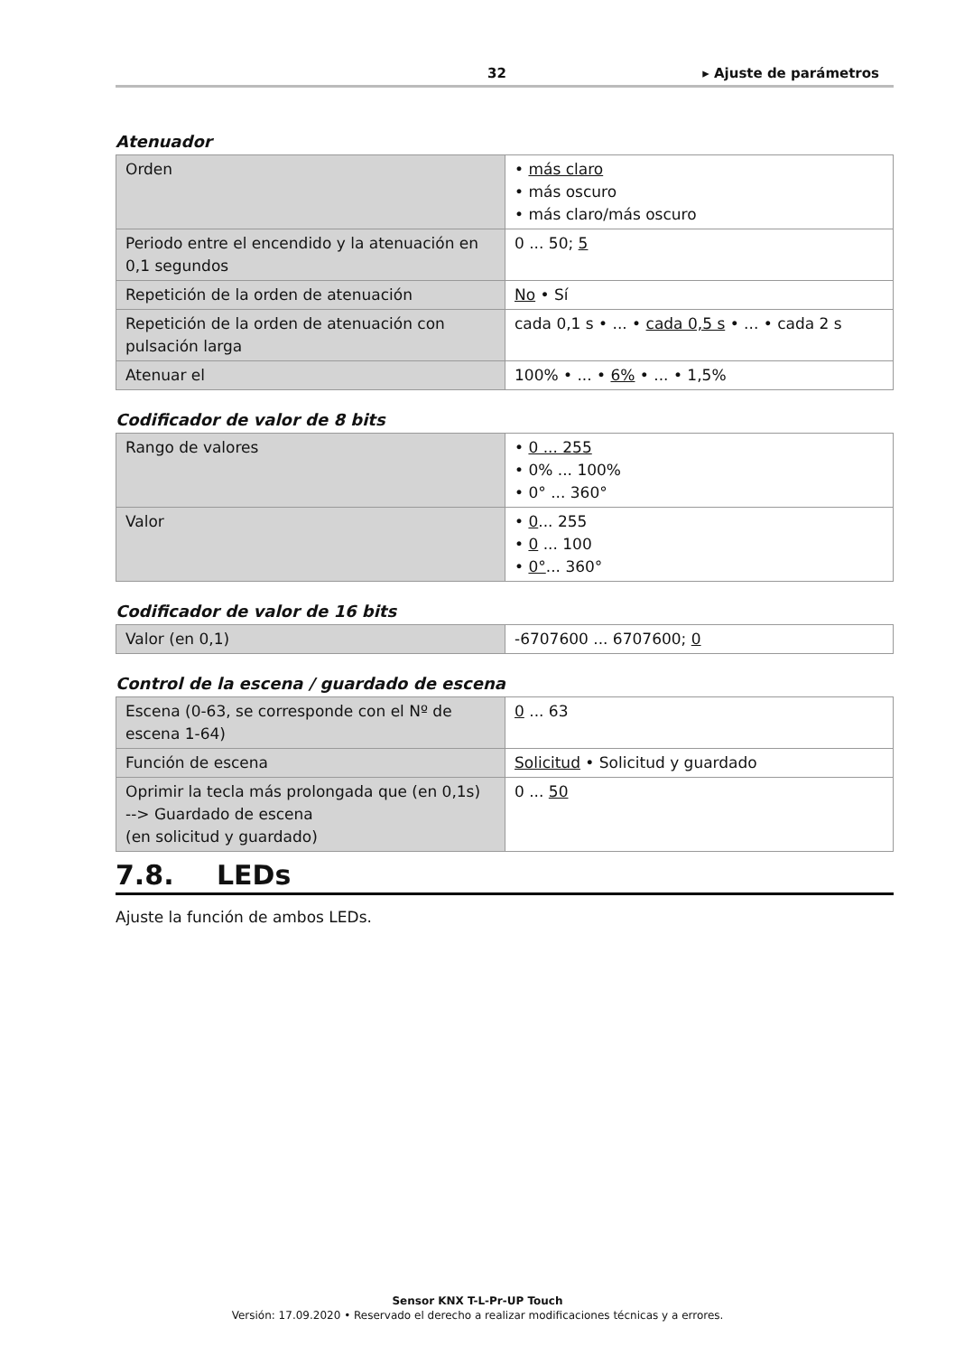32 ▸ Ajuste de parámetros
Atenuador
| Orden | • más claro • más oscuro • más claro/más oscuro |
| Periodo entre el encendido y la atenuación en 0,1 segundos | 0 ... 50; 5 |
| Repetición de la orden de atenuación | No • Sí |
| Repetición de la orden de atenuación con pulsación larga | cada 0,1 s • ... • cada 0,5 s • ... • cada 2 s |
| Atenuar el | 100% • ... • 6% • ... • 1,5% |
Codificador de valor de 8 bits
| Rango de valores | • 0 ... 255 • 0% ... 100% • 0° ... 360° |
| Valor | • 0 ... 255 • 0 ... 100 • 0° ... 360° |
Codificador de valor de 16 bits
| Valor (en 0,1) | -6707600 ... 6707600; 0 |
Control de la escena / guardado de escena
| Escena (0-63, se corresponde con el Nº de escena 1-64) | 0 ... 63 |
| Función de escena | Solicitud • Solicitud y guardado |
| Oprimir la tecla más prolongada que (en 0,1s) --> Guardado de escena (en solicitud y guardado) | 0 ... 50 |
7.8. LEDs
Ajuste la función de ambos LEDs.
Sensor KNX T-L-Pr-UP Touch
Versión: 17.09.2020 • Reservado el derecho a realizar modificaciones técnicas y a errores.